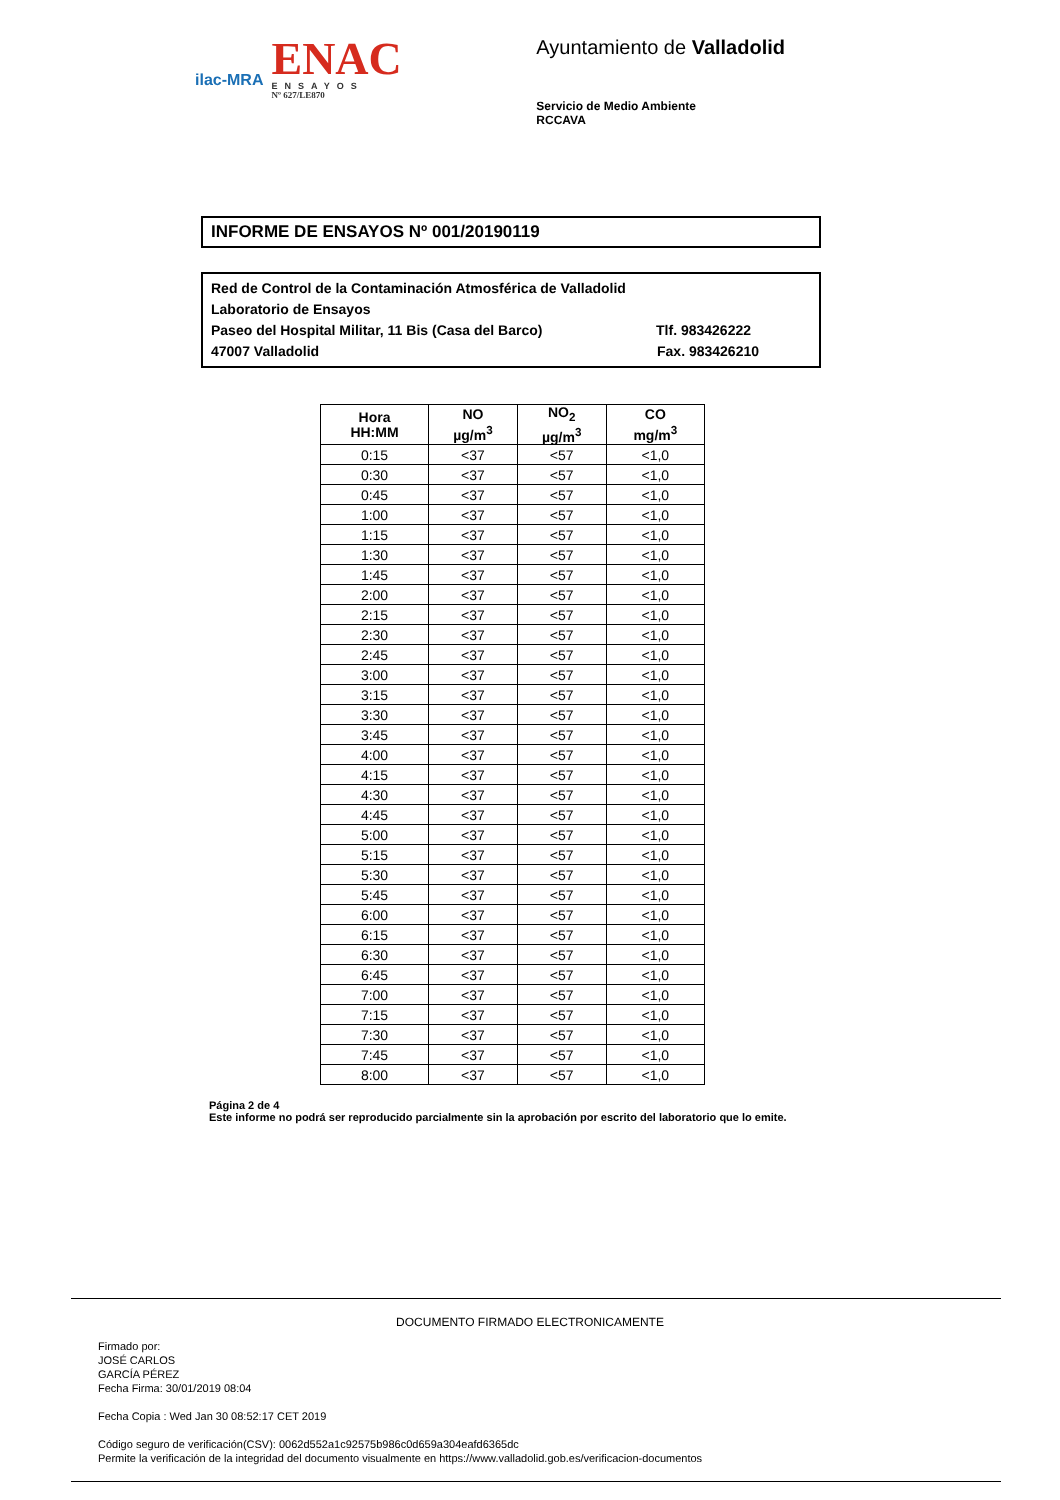ilac-MRA
ENAC
ENSAYOS
Nº 627/LE870
Ayuntamiento de Valladolid
Servicio de Medio Ambiente
RCCAVA
INFORME DE ENSAYOS Nº 001/20190119
Red de Control de la Contaminación Atmosférica de Valladolid
Laboratorio de Ensayos
Paseo del Hospital Militar, 11 Bis (Casa del Barco) Tlf. 983426222
47007 Valladolid Fax. 983426210
| Hora HH:MM | NO µg/m<sup>3</sup> | NO<sub>2</sub> µg/m<sup>3</sup> | CO mg/m<sup>3</sup> |
| --- | --- | --- | --- |
| 0:15 | <37 | <57 | <1,0 |
| 0:30 | <37 | <57 | <1,0 |
| 0:45 | <37 | <57 | <1,0 |
| 1:00 | <37 | <57 | <1,0 |
| 1:15 | <37 | <57 | <1,0 |
| 1:30 | <37 | <57 | <1,0 |
| 1:45 | <37 | <57 | <1,0 |
| 2:00 | <37 | <57 | <1,0 |
| 2:15 | <37 | <57 | <1,0 |
| 2:30 | <37 | <57 | <1,0 |
| 2:45 | <37 | <57 | <1,0 |
| 3:00 | <37 | <57 | <1,0 |
| 3:15 | <37 | <57 | <1,0 |
| 3:30 | <37 | <57 | <1,0 |
| 3:45 | <37 | <57 | <1,0 |
| 4:00 | <37 | <57 | <1,0 |
| 4:15 | <37 | <57 | <1,0 |
| 4:30 | <37 | <57 | <1,0 |
| 4:45 | <37 | <57 | <1,0 |
| 5:00 | <37 | <57 | <1,0 |
| 5:15 | <37 | <57 | <1,0 |
| 5:30 | <37 | <57 | <1,0 |
| 5:45 | <37 | <57 | <1,0 |
| 6:00 | <37 | <57 | <1,0 |
| 6:15 | <37 | <57 | <1,0 |
| 6:30 | <37 | <57 | <1,0 |
| 6:45 | <37 | <57 | <1,0 |
| 7:00 | <37 | <57 | <1,0 |
| 7:15 | <37 | <57 | <1,0 |
| 7:30 | <37 | <57 | <1,0 |
| 7:45 | <37 | <57 | <1,0 |
| 8:00 | <37 | <57 | <1,0 |
Página 2 de 4
Este informe no podrá ser reproducido parcialmente sin la aprobación por escrito del laboratorio que lo emite.
DOCUMENTO FIRMADO ELECTRONICAMENTE
Firmado por:
JOSÉ CARLOS
GARCÍA PÉREZ
Fecha Firma: 30/01/2019 08:04
Fecha Copia : Wed Jan 30 08:52:17 CET 2019
Código seguro de verificación(CSV): 0062d552a1c92575b986c0d659a304eafd6365dc
Permite la verificación de la integridad del documento visualmente en https://www.valladolid.gob.es/verificacion-documentos